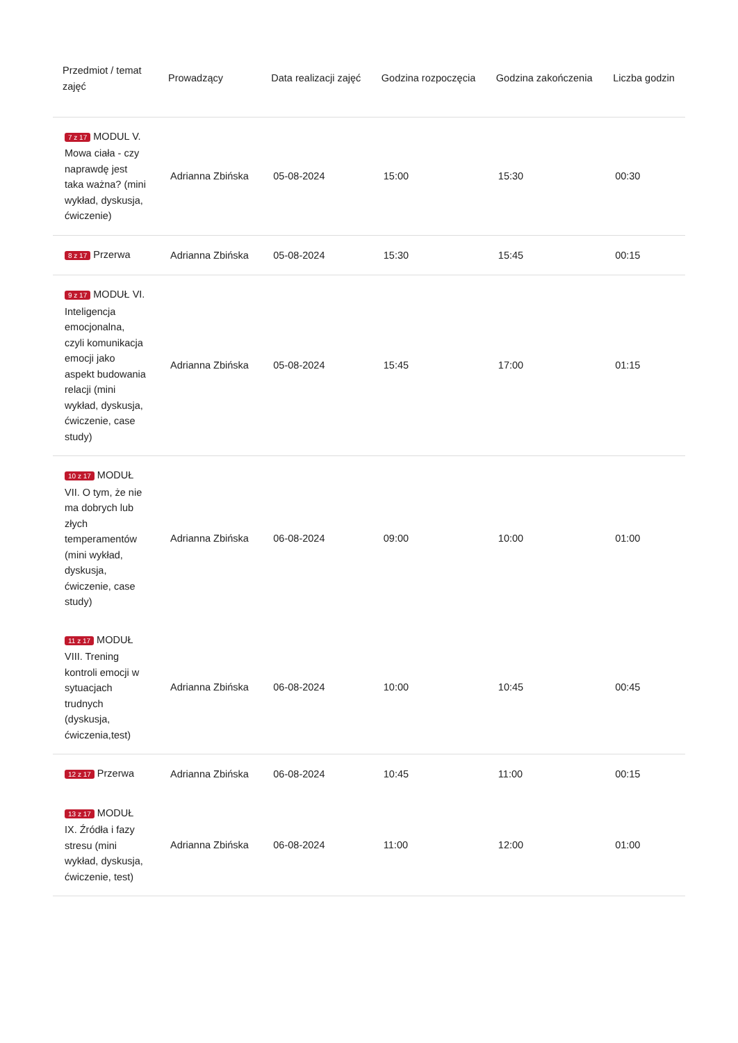| Przedmiot / temat zajęć | Prowadzący | Data realizacji zajęć | Godzina rozpoczęcia | Godzina zakończenia | Liczba godzin |
| --- | --- | --- | --- | --- | --- |
| 7 z 17 MODUL V. Mowa ciała - czy naprawdę jest taka ważna? (mini wykład, dyskusja, ćwiczenie) | Adrianna Zbińska | 05-08-2024 | 15:00 | 15:30 | 00:30 |
| 8 z 17 Przerwa | Adrianna Zbińska | 05-08-2024 | 15:30 | 15:45 | 00:15 |
| 9 z 17 MODUŁ VI. Inteligencja emocjonalna, czyli komunikacja emocji jako aspekt budowania relacji (mini wykład, dyskusja, ćwiczenie, case study) | Adrianna Zbińska | 05-08-2024 | 15:45 | 17:00 | 01:15 |
| 10 z 17 MODUŁ VII. O tym, że nie ma dobrych lub złych temperamentów (mini wykład, dyskusja, ćwiczenie, case study) | Adrianna Zbińska | 06-08-2024 | 09:00 | 10:00 | 01:00 |
| 11 z 17 MODUŁ VIII. Trening kontroli emocji w sytuacjach trudnych (dyskusja, ćwiczenia,test) | Adrianna Zbińska | 06-08-2024 | 10:00 | 10:45 | 00:45 |
| 12 z 17 Przerwa | Adrianna Zbińska | 06-08-2024 | 10:45 | 11:00 | 00:15 |
| 13 z 17 MODUŁ IX. Źródła i fazy stresu (mini wykład, dyskusja, ćwiczenie, test) | Adrianna Zbińska | 06-08-2024 | 11:00 | 12:00 | 01:00 |